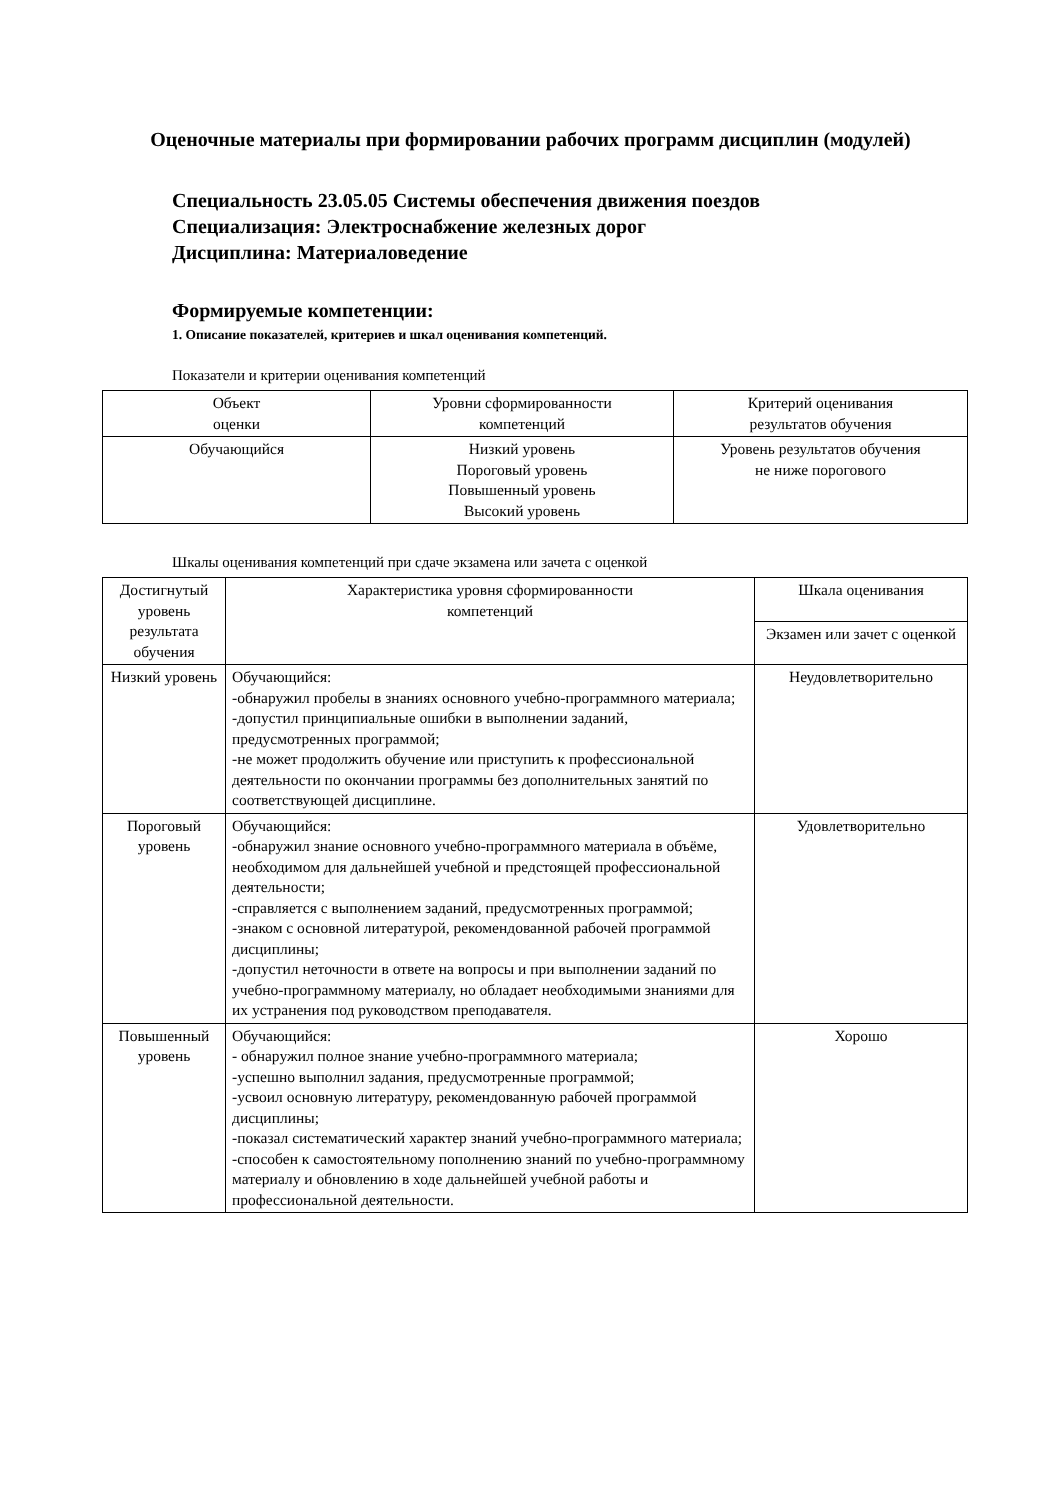Оценочные материалы при формировании рабочих программ дисциплин (модулей)
Специальность 23.05.05 Системы обеспечения движения поездов
Специализация: Электроснабжение железных дорог
Дисциплина: Материаловедение
Формируемые компетенции:
1. Описание показателей, критериев и шкал оценивания компетенций.
Показатели и критерии оценивания компетенций
| Объект оценки | Уровни сформированности компетенций | Критерий оценивания результатов обучения |
| --- | --- | --- |
| Обучающийся | Низкий уровень Пороговый уровень Повышенный уровень Высокий уровень | Уровень результатов обучения не ниже порогового |
Шкалы оценивания компетенций при сдаче экзамена или зачета с оценкой
| Достигнутый уровень результата обучения | Характеристика уровня сформированности компетенций | Шкала оценивания |
| --- | --- | --- |
| | | Экзамен или зачет с оценкой |
| Низкий уровень | Обучающийся: -обнаружил пробелы в знаниях основного учебно-программного материала; -допустил принципиальные ошибки в выполнении заданий, предусмотренных программой; -не может продолжить обучение или приступить к профессиональной деятельности по окончании программы без дополнительных занятий по соответствующей дисциплине. | Неудовлетворительно |
| Пороговый уровень | Обучающийся: -обнаружил знание основного учебно-программного материала в объёме, необходимом для дальнейшей учебной и предстоящей профессиональной деятельности; -справляется с выполнением заданий, предусмотренных программой; -знаком с основной литературой, рекомендованной рабочей программой дисциплины; -допустил неточности в ответе на вопросы и при выполнении заданий по учебно-программному материалу, но обладает необходимыми знаниями для их устранения под руководством преподавателя. | Удовлетворительно |
| Повышенный уровень | Обучающийся: - обнаружил полное знание учебно-программного материала; -успешно выполнил задания, предусмотренные программой; -усвоил основную литературу, рекомендованную рабочей программой дисциплины; -показал систематический характер знаний учебно-программного материала; -способен к самостоятельному пополнению знаний по учебно-программному материалу и обновлению в ходе дальнейшей учебной работы и профессиональной деятельности. | Хорошо |